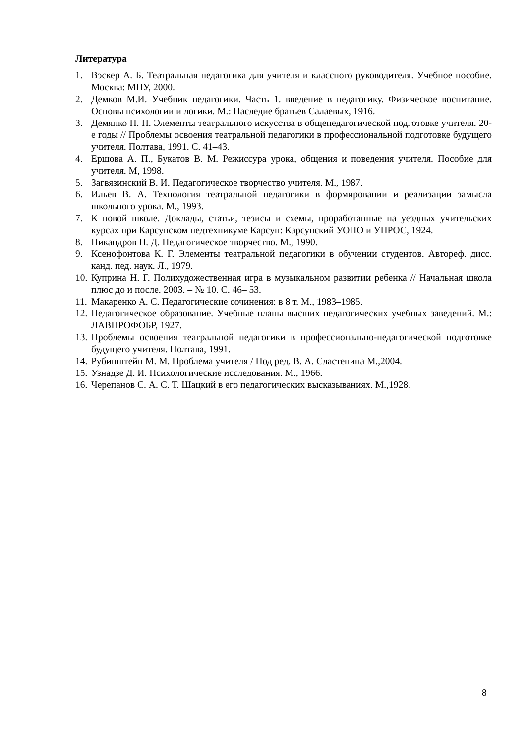Литература
1. Вэскер А. Б. Театральная педагогика для учителя и классного руководителя. Учебное пособие. Москва: МПУ, 2000.
2. Демков М.И. Учебник педагогики. Часть 1. введение в педагогику. Физическое воспитание. Основы психологии и логики. М.: Наследие братьев Салаевых, 1916.
3. Демянко Н. Н. Элементы театрального искусства в общепедагогической подготовке учителя. 20-е годы // Проблемы освоения театральной педагогики в профессиональной подготовке будущего учителя. Полтава, 1991. С. 41–43.
4. Ершова А. П., Букатов В. М. Режиссура урока, общения и поведения учителя. Пособие для учителя. М, 1998.
5. Загвязинский В. И. Педагогическое творчество учителя. М., 1987.
6. Ильев В. А. Технология театральной педагогики в формировании и реализации замысла школьного урока. М., 1993.
7. К новой школе. Доклады, статьи, тезисы и схемы, проработанные на уездных учительских курсах при Карсунском педтехникуме Карсун: Карсунский УОНО и УПРОС, 1924.
8. Никандров Н. Д. Педагогическое творчество. М., 1990.
9. Ксенофонтова К. Г. Элементы театральной педагогики в обучении студентов. Автореф. дисс. канд. пед. наук. Л., 1979.
10. Куприна Н. Г. Полихудожественная игра в музыкальном развитии ребенка // Начальная школа плюс до и после. 2003. – № 10. С. 46– 53.
11. Макаренко А. С. Педагогические сочинения: в 8 т. М., 1983–1985.
12. Педагогическое образование. Учебные планы высших педагогических учебных заведений. М.: ЛАВПРОФОБР, 1927.
13. Проблемы освоения театральной педагогики в профессионально-педагогической подготовке будущего учителя. Полтава, 1991.
14. Рубинштейн М. М. Проблема учителя / Под ред. В. А. Сластенина М.,2004.
15. Узнадзе Д. И. Психологические исследования. М., 1966.
16. Черепанов С. А. С. Т. Шацкий в его педагогических высказываниях. М.,1928.
8